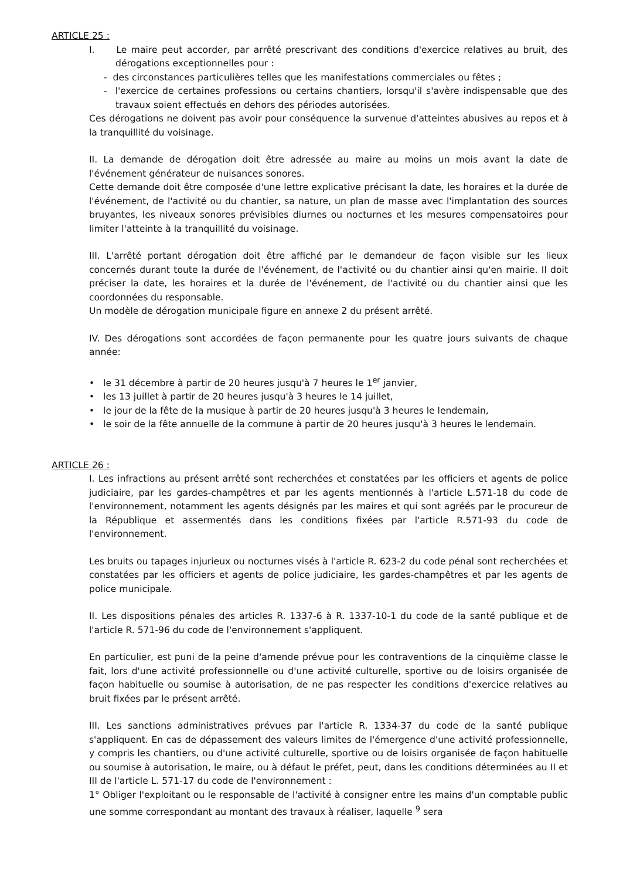ARTICLE 25 :
I. Le maire peut accorder, par arrêté prescrivant des conditions d'exercice relatives au bruit, des dérogations exceptionnelles pour :
- des circonstances particulières telles que les manifestations commerciales ou fêtes ;
- l'exercice de certaines professions ou certains chantiers, lorsqu'il s'avère indispensable que des travaux soient effectués en dehors des périodes autorisées.
Ces dérogations ne doivent pas avoir pour conséquence la survenue d'atteintes abusives au repos et à la tranquillité du voisinage.
II. La demande de dérogation doit être adressée au maire au moins un mois avant la date de l'événement générateur de nuisances sonores.
Cette demande doit être composée d'une lettre explicative précisant la date, les horaires et la durée de l'événement, de l'activité ou du chantier, sa nature, un plan de masse avec l'implantation des sources bruyantes, les niveaux sonores prévisibles diurnes ou nocturnes et les mesures compensatoires pour limiter l'atteinte à la tranquillité du voisinage.
III. L'arrêté portant dérogation doit être affiché par le demandeur de façon visible sur les lieux concernés durant toute la durée de l'événement, de l'activité ou du chantier ainsi qu'en mairie. Il doit préciser la date, les horaires et la durée de l'événement, de l'activité ou du chantier ainsi que les coordonnées du responsable.
Un modèle de dérogation municipale figure en annexe 2 du présent arrêté.
IV. Des dérogations sont accordées de façon permanente pour les quatre jours suivants de chaque année:
• le 31 décembre à partir de 20 heures jusqu'à 7 heures le 1<sup>er</sup> janvier,
• les 13 juillet à partir de 20 heures jusqu'à 3 heures le 14 juillet,
• le jour de la fête de la musique à partir de 20 heures jusqu'à 3 heures le lendemain,
• le soir de la fête annuelle de la commune à partir de 20 heures jusqu'à 3 heures le lendemain.
ARTICLE 26 :
I. Les infractions au présent arrêté sont recherchées et constatées par les officiers et agents de police judiciaire, par les gardes-champêtres et par les agents mentionnés à l'article L.571-18 du code de l'environnement, notamment les agents désignés par les maires et qui sont agréés par le procureur de la République et assermentés dans les conditions fixées par l'article R.571-93 du code de l'environnement.
Les bruits ou tapages injurieux ou nocturnes visés à l'article R. 623-2 du code pénal sont recherchées et constatées par les officiers et agents de police judiciaire, les gardes-champêtres et par les agents de police municipale.
II. Les dispositions pénales des articles R. 1337-6 à R. 1337-10-1 du code de la santé publique et de l'article R. 571-96 du code de l'environnement s'appliquent.
En particulier, est puni de la peine d'amende prévue pour les contraventions de la cinquième classe le fait, lors d'une activité professionnelle ou d'une activité culturelle, sportive ou de loisirs organisée de façon habituelle ou soumise à autorisation, de ne pas respecter les conditions d'exercice relatives au bruit fixées par le présent arrêté.
III. Les sanctions administratives prévues par l'article R. 1334-37 du code de la santé publique s'appliquent. En cas de dépassement des valeurs limites de l'émergence d'une activité professionnelle, y compris les chantiers, ou d'une activité culturelle, sportive ou de loisirs organisée de façon habituelle ou soumise à autorisation, le maire, ou à défaut le préfet, peut, dans les conditions déterminées au II et III de l'article L. 571-17 du code de l'environnement :
1° Obliger l'exploitant ou le responsable de l'activité à consigner entre les mains d'un comptable public une somme correspondant au montant des travaux à réaliser, laquelle <sup>9</sup> sera